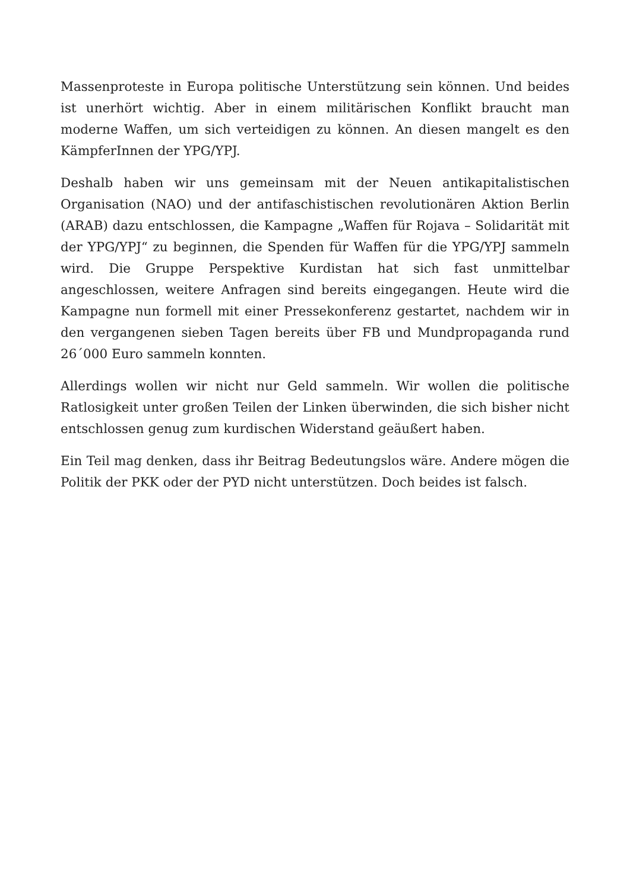Massenproteste in Europa politische Unterstützung sein können. Und beides ist unerhört wichtig. Aber in einem militärischen Konflikt braucht man moderne Waffen, um sich verteidigen zu können. An diesen mangelt es den KämpferInnen der YPG/YPJ.
Deshalb haben wir uns gemeinsam mit der Neuen antikapitalistischen Organisation (NAO) und der antifaschistischen revolutionären Aktion Berlin (ARAB) dazu entschlossen, die Kampagne „Waffen für Rojava – Solidarität mit der YPG/YPJ“ zu beginnen, die Spenden für Waffen für die YPG/YPJ sammeln wird. Die Gruppe Perspektive Kurdistan hat sich fast unmittelbar angeschlossen, weitere Anfragen sind bereits eingegangen. Heute wird die Kampagne nun formell mit einer Pressekonferenz gestartet, nachdem wir in den vergangenen sieben Tagen bereits über FB und Mundpropaganda rund 26´000 Euro sammeln konnten.
Allerdings wollen wir nicht nur Geld sammeln. Wir wollen die politische Ratlosigkeit unter großen Teilen der Linken überwinden, die sich bisher nicht entschlossen genug zum kurdischen Widerstand geäußert haben.
Ein Teil mag denken, dass ihr Beitrag Bedeutungslos wäre. Andere mögen die Politik der PKK oder der PYD nicht unterstützen. Doch beides ist falsch.